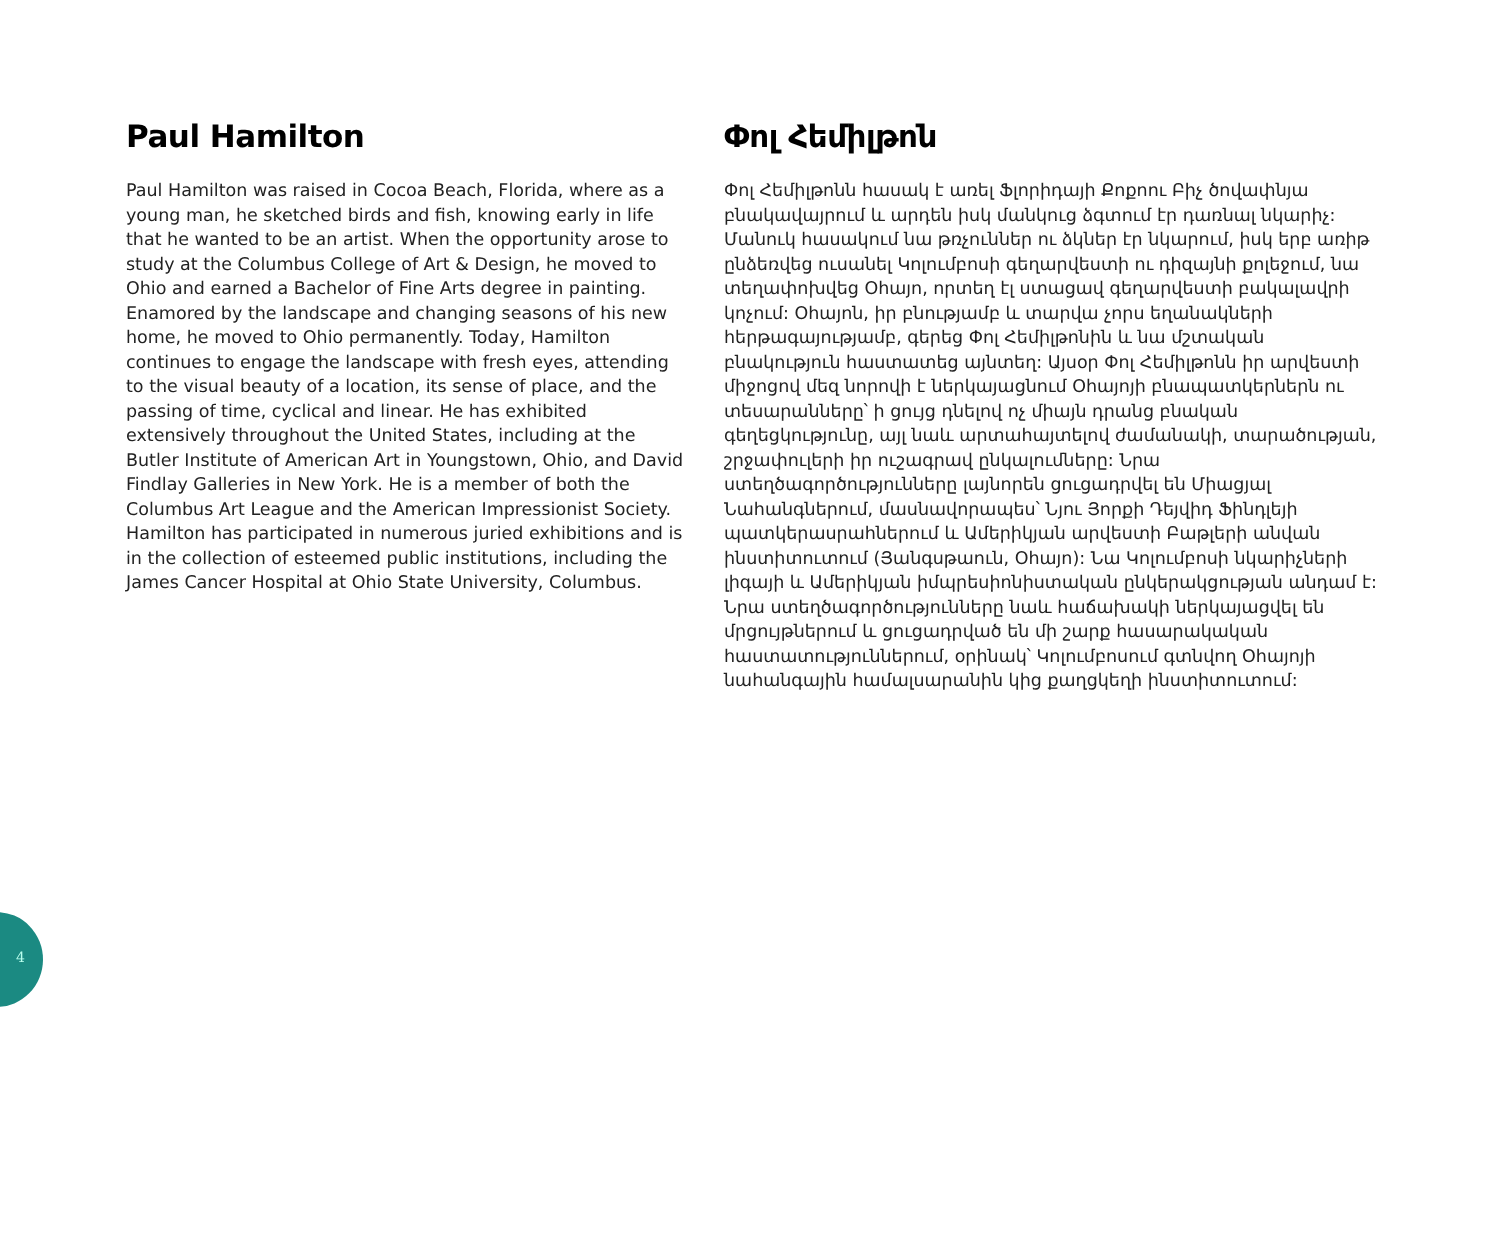Paul Hamilton
Paul Hamilton was raised in Cocoa Beach, Florida, where as a young man, he sketched birds and fish, knowing early in life that he wanted to be an artist. When the opportunity arose to study at the Columbus College of Art & Design, he moved to Ohio and earned a Bachelor of Fine Arts degree in painting. Enamored by the landscape and changing seasons of his new home, he moved to Ohio permanently. Today, Hamilton continues to engage the landscape with fresh eyes, attending to the visual beauty of a location, its sense of place, and the passing of time, cyclical and linear. He has exhibited extensively throughout the United States, including at the Butler Institute of American Art in Youngstown, Ohio, and David Findlay Galleries in New York. He is a member of both the Columbus Art League and the American Impressionist Society. Hamilton has participated in numerous juried exhibitions and is in the collection of esteemed public institutions, including the James Cancer Hospital at Ohio State University, Columbus.
Փոլ Հեմիլթոն
Փոլ Հեմիլթոնն հասակ է առել Ֆլորիդայի Քոքոու Բիչ ծովափնյա բնակավայրում և արդեն իսկ մանկուց ձգտում էր դառնալ նկարիչ: Մանուկ հասակում նա թռչուններ ու ձկներ էր նկարում, իսկ երբ առիթ ընձեռվեց ուսանել Կոլումբոսի գեղարվեստի ու դիզայնի քոլեջում, նա տեղափոխվեց Օհայո, որտեղ էլ ստացավ գեղարվեստի բակալավրի կոչում: Օհայոն, իր բնությամբ և տարվա չորս եղանակների հերթագայությամբ, գերեց Փոլ Հեմիլթոնին և նա մշտական բնակություն հաստատեց այնտեղ: Այսօր Փոլ Հեմիլթոնն իր արվեստի միջոցով մեզ նորովի է ներկայացնում Օհայոյի բնապատկերներն ու տեսարանները՝ ի ցույց դնելով ոչ միայն դրանց բնական գեղեցկությունը, այլ նաև արտահայտելով ժամանակի, տարածության, շրջափուլերի իր ուշագրավ ընկալումները: Նրա ստեղծագործությունները լայնորեն ցուցադրվել են Միացյալ Նահանգներում, մասնավորապես՝ Նյու Յորքի Դեյվիդ Ֆինդլեյի պատկերասրահներում և Ամերիկյան արվեստի Բաթլերի անվան ինստիտուտում (Յանգսթաուն, Օհայո): Նա Կոլումբոսի նկարիչների լիգայի և Ամերիկյան իմպրեսիոնիստական ընկերակցության անդամ է: Նրա ստեղծագործությունները նաև հաճախակի ներկայացվել են մրցույթներում և ցուցադրված են մի շարք հասարակական հաստատություններում, օրինակ՝ Կոլումբոսում գտնվող Օհայոյի նահանգային համալսարանին կից քաղցկեղի ինստիտուտում:
4